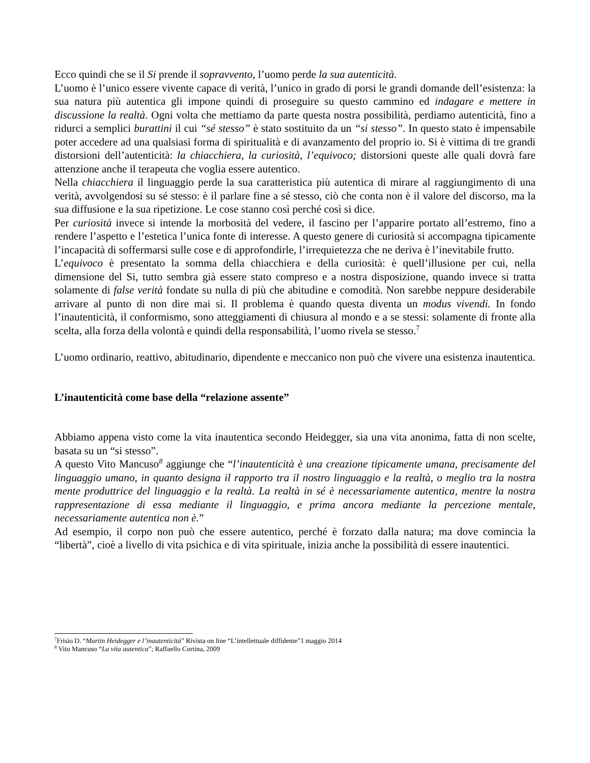Ecco quindi che se il Si prende il sopravvento, l’uomo perde la sua autenticità.
L’uomo è l’unico essere vivente capace di verità, l’unico in grado di porsi le grandi domande dell’esistenza: la sua natura più autentica gli impone quindi di proseguire su questo cammino ed indagare e mettere in discussione la realtà. Ogni volta che mettiamo da parte questa nostra possibilità, perdiamo autenticità, fino a ridurci a semplici burattini il cui “sé stesso” è stato sostituito da un “si stesso”. In questo stato è impensabile poter accedere ad una qualsiasi forma di spiritualità e di avanzamento del proprio io. Si è vittima di tre grandi distorsioni dell’autenticità: la chiacchiera, la curiosità, l’equivoco; distorsioni queste alle quali dovrà fare attenzione anche il terapeuta che voglia essere autentico.
Nella chiacchiera il linguaggio perde la sua caratteristica più autentica di mirare al raggiungimento di una verità, avvolgendosi su sé stesso: è il parlare fine a sé stesso, ciò che conta non è il valore del discorso, ma la sua diffusione e la sua ripetizione. Le cose stanno così perché così si dice.
Per curiosità invece si intende la morbosità del vedere, il fascino per l’apparire portato all’estremo, fino a rendere l’aspetto e l’estetica l’unica fonte di interesse. A questo genere di curiosità si accompagna tipicamente l’incapacità di soffermarsi sulle cose e di approfondirle, l’irrequietezza che ne deriva è l’inevitabile frutto.
L’equivoco è presentato la somma della chiacchiera e della curiosità: è quell’illusione per cui, nella dimensione del Si, tutto sembra già essere stato compreso e a nostra disposizione, quando invece si tratta solamente di false verità fondate su nulla di più che abitudine e comodità. Non sarebbe neppure desiderabile arrivare al punto di non dire mai si. Il problema è quando questa diventa un modus vivendi. In fondo l’inautenticità, il conformismo, sono atteggiamenti di chiusura al mondo e a se stessi: solamente di fronte alla scelta, alla forza della volontà e quindi della responsabilità, l’uomo rivela se stesso.<sup>7</sup>
L’uomo ordinario, reattivo, abitudinario, dipendente e meccanico non può che vivere una esistenza inautentica.
L’inautenticità come base della “relazione assente”
Abbiamo appena visto come la vita inautentica secondo Heidegger, sia una vita anonima, fatta di non scelte, basata su un “si stesso”.
A questo Vito Mancuso<sup>8</sup> aggiunge che “l’inautenticità è una creazione tipicamente umana, precisamente del linguaggio umano, in quanto designa il rapporto tra il nostro linguaggio e la realtà, o meglio tra la nostra mente produttrice del linguaggio e la realtà. La realtà in sé è necessariamente autentica, mentre la nostra rappresentazione di essa mediante il linguaggio, e prima ancora mediante la percezione mentale, necessariamente autentica non è.”
Ad esempio, il corpo non può che essere autentico, perché è forzato dalla natura; ma dove comincia la “libertà”, cioè a livello di vita psichica e di vita spirituale, inizia anche la possibilità di essere inautentici.
<sup>7</sup> Frisio D. “Martin Heidegger e l’inautenticità” Rivista on line “L’intellettuale diffidente”1 maggio 2014
<sup>8</sup> Vito Mancuso “La vita autentica”; Raffaello Cortina, 2009